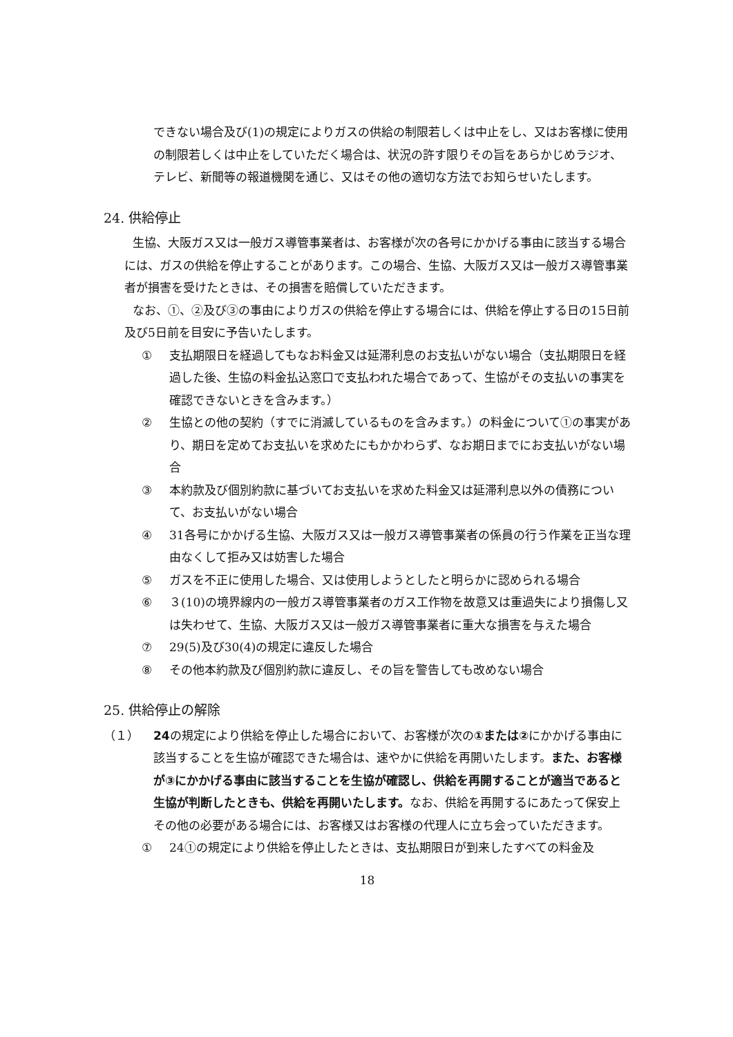できない場合及び(1)の規定によりガスの供給の制限若しくは中止をし、又はお客様に使用の制限若しくは中止をしていただく場合は、状況の許す限りその旨をあらかじめラジオ、テレビ、新聞等の報道機関を通じ、又はその他の適切な方法でお知らせいたします。
24. 供給停止
生協、大阪ガス又は一般ガス導管事業者は、お客様が次の各号にかかげる事由に該当する場合には、ガスの供給を停止することがあります。この場合、生協、大阪ガス又は一般ガス導管事業者が損害を受けたときは、その損害を賠償していただきます。
なお、①、②及び③の事由によりガスの供給を停止する場合には、供給を停止する日の15日前及び5日前を目安に予告いたします。
① 支払期限日を経過してもなお料金又は延滞利息のお支払いがない場合（支払期限日を経過した後、生協の料金払込窓口で支払われた場合であって、生協がその支払いの事実を確認できないときを含みます。）
② 生協との他の契約（すでに消滅しているものを含みます。）の料金について①の事実があり、期日を定めてお支払いを求めたにもかかわらず、なお期日までにお支払いがない場合
③ 本約款及び個別約款に基づいてお支払いを求めた料金又は延滞利息以外の債務について、お支払いがない場合
④ 31各号にかかげる生協、大阪ガス又は一般ガス導管事業者の係員の行う作業を正当な理由なくして拒み又は妨害した場合
⑤ ガスを不正に使用した場合、又は使用しようとしたと明らかに認められる場合
⑥ ３(10)の境界線内の一般ガス導管事業者のガス工作物を故意又は重過失により損傷し又は失わせて、生協、大阪ガス又は一般ガス導管事業者に重大な損害を与えた場合
⑦ 29(5)及び30(4)の規定に違反した場合
⑧ その他本約款及び個別約款に違反し、その旨を警告しても改めない場合
25. 供給停止の解除
（１） 24の規定により供給を停止した場合において、お客様が次の①または②にかかげる事由に該当することを生協が確認できた場合は、速やかに供給を再開いたします。また、お客様が③にかかげる事由に該当することを生協が確認し、供給を再開することが適当であると生協が判断したときも、供給を再開いたします。なお、供給を再開するにあたって保安上その他の必要がある場合には、お客様又はお客様の代理人に立ち会っていただきます。
① 24①の規定により供給を停止したときは、支払期限日が到来したすべての料金及
18